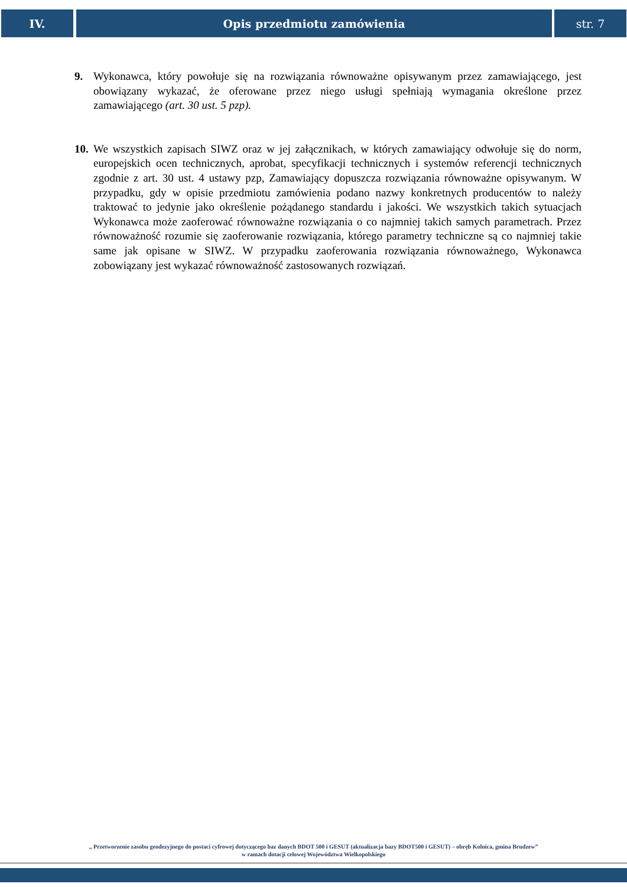IV. Opis przedmiotu zamówienia str. 7
9. Wykonawca, który powołuje się na rozwiązania równoważne opisywanym przez zamawiającego, jest obowiązany wykazać, że oferowane przez niego usługi spełniają wymagania określone przez zamawiającego (art. 30 ust. 5 pzp).
10.
We wszystkich zapisach SIWZ oraz w jej załącznikach, w których zamawiający odwołuje się do norm, europejskich ocen technicznych, aprobat, specyfikacji technicznych i systemów referencji technicznych zgodnie z art. 30 ust. 4 ustawy pzp, Zamawiający dopuszcza rozwiązania równoważne opisywanym. W przypadku, gdy w opisie przedmiotu zamówienia podano nazwy konkretnych producentów to należy traktować to jedynie jako określenie pożądanego standardu i jakości. We wszystkich takich sytuacjach Wykonawca może zaoferować równoważne rozwiązania o co najmniej takich samych parametrach. Przez równoważność rozumie się zaoferowanie rozwiązania, którego parametry techniczne są co najmniej takie same jak opisane w SIWZ. W przypadku zaoferowania rozwiązania równoważnego, Wykonawca zobowiązany jest wykazać równoważność zastosowanych rozwiązań.
„ Przetworzenie zasobu geodezyjnego do postaci cyfrowej dotyczącego baz danych BDOT 500 i GESUT (aktualizacja bazy BDOT500 i GESUT) – obręb Kolnica, gmina Brudzew”
w ramach dotacji celowej Województwa Wielkopolskiego